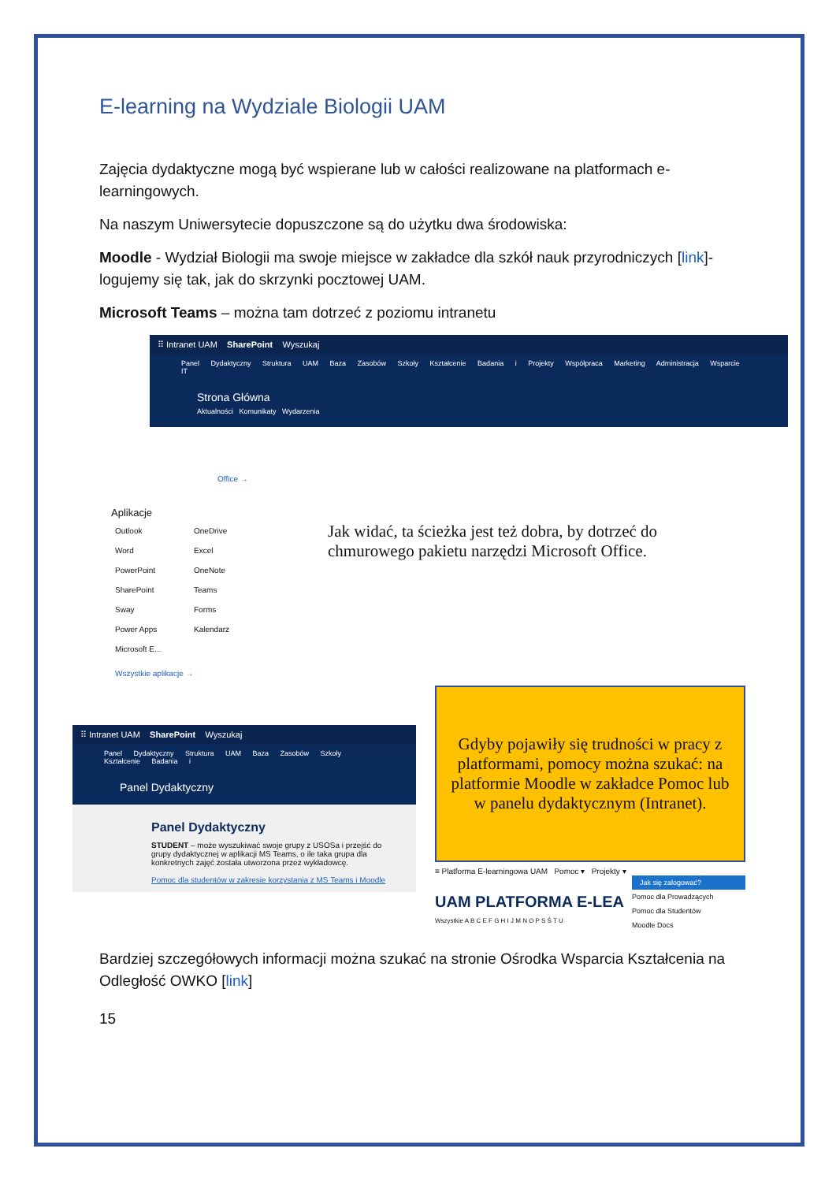E-learning na Wydziale Biologii UAM
Zajęcia dydaktyczne mogą być wspierane lub w całości realizowane na platformach e-learningowych.
Na naszym Uniwersytecie dopuszczone są do użytku dwa środowiska:
Moodle - Wydział Biologii ma swoje miejsce w zakładce dla szkół nauk przyrodniczych [link]- logujemy się tak, jak do skrzynki pocztowej UAM.
Microsoft Teams – można tam dotrzeć z poziomu intranetu
⠿ Intranet UAM SharePoint Wyszukaj
Panel Dydaktyczny Struktura UAM Baza Zasobów Szkoły Kształcenie Badania i Projekty Współpraca Marketing Administracja Wsparcie IT
Strona Główna
Aktualności Komunikaty Wydarzenia
Office →
Aplikacje
Outlook OneDrive Word Excel PowerPoint OneNote SharePoint Teams Sway Forms Power Apps Kalendarz Microsoft E...
Wszystkie aplikacje →
Jak widać, ta ścieżka jest też dobra, by dotrzeć do chmurowego pakietu narzędzi Microsoft Office.
⠿ Intranet UAM SharePoint Wyszukaj
Panel Dydaktyczny Struktura UAM Baza Zasobów Szkoły Kształcenie Badania i
Panel Dydaktyczny
Panel Dydaktyczny
STUDENT – może wyszukiwać swoje grupy z USOSa i przejść do grupy dydaktycznej w aplikacji MS Teams, o ile taka grupa dla konkretnych zajęć została utworzona przez wykładowcę.
Pomoc dla studentów w zakresie korzystania z MS Teams i Moodle
Gdyby pojawiły się trudności w pracy z platformami, pomocy można szukać: na platformie Moodle w zakładce Pomoc lub w panelu dydaktycznym (Intranet).
≡ Platforma E-learningowa UAM Pomoc ▾ Projekty ▾
Jak się zalogować?
Pomoc dla Prowadzących
Pomoc dla Studentów
Moodle Docs
UAM PLATFORMA E-LEA
Wszystkie A B C E F G H I J M N O P S Ś T U
Bardziej szczegółowych informacji można szukać na stronie Ośrodka Wsparcia Kształcenia na Odległość OWKO [link]
15